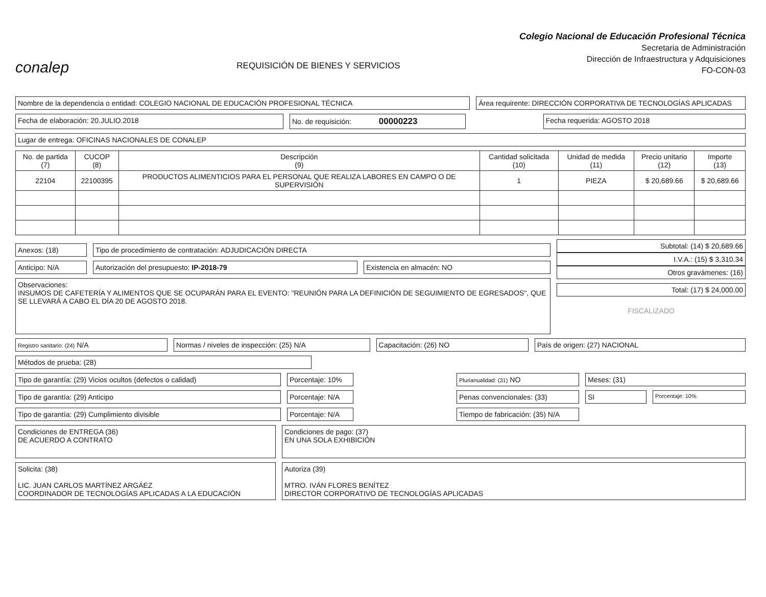conalep
REQUISICIÓN DE BIENES Y SERVICIOS
Colegio Nacional de Educación Profesional Técnica
Secretaria de Administración
Dirección de Infraestructura y Adquisiciones
FO-CON-03
Nombre de la dependencia o entidad: COLEGIO NACIONAL DE EDUCACIÓN PROFESIONAL TÉCNICA
Área requirente: DIRECCIÓN CORPORATIVA DE TECNOLOGÍAS APLICADAS
Fecha de elaboración: 20.JULIO.2018
No. de requisición: 00000223
Fecha requerida: AGOSTO 2018
Lugar de entrega: OFICINAS NACIONALES DE CONALEP
| No. de partida (7) | CUCOP (8) | Descripción (9) | Cantidad solicitada (10) | Unidad de medida (11) | Precio unitario (12) | Importe (13) |
| --- | --- | --- | --- | --- | --- | --- |
| 22104 | 22100395 | PRODUCTOS ALIMENTICIOS PARA EL PERSONAL QUE REALIZA LABORES EN CAMPO O DE SUPERVISIÓN | 1 | PIEZA | $ 20,689.66 | $ 20,689.66 |
Anexos: (18) Tipo de procedimiento de contratación: ADJUDICACIÓN DIRECTA
Anticipo: N/A Autorización del presupuesto: IP-2018-79
Existencia en almacén: NO
Observaciones:
INSUMOS DE CAFETERÍA Y ALIMENTOS QUE SE OCUPARÁN PARA EL EVENTO: "REUNIÓN PARA LA DEFINICIÓN DE SEGUIMIENTO DE EGRESADOS", QUE SE LLEVARÁ A CABO EL DÍA 20 DE AGOSTO 2018.
Subtotal: (14) $ 20,689.66
I.V.A.: (15) $ 3,310.34
Otros gravámenes: (16)
Total: (17) $ 24,000.00
FISCALIZADO
Registro sanitario: (24) N/A Normas / niveles de inspección: (25) N/A
Capacitación: (26) NO País de origen: (27) NACIONAL
Métodos de prueba: (28)
Tipo de garantía: (29) Vicios ocultos (defectos o calidad) Porcentaje: 10%
Plurianualidad: (31) NO Meses: (31)
Tipo de garantía: (29) Anticipo Porcentaje: N/A
Penas convencionales: (33) SI
Porcentaje: 10%
Tipo de garantía: (29) Cumplimiento divisible Porcentaje: N/A
Tiempo de fabricación: (35) N/A
Condiciones de ENTREGA (36)
DE ACUERDO A CONTRATO
Condiciones de pago: (37)
EN UNA SOLA EXHIBICIÓN
Solicita: (38)
LIC. JUAN CARLOS MARTÍNEZ ARGÁEZ
COORDINADOR DE TECNOLOGÍAS APLICADAS A LA EDUCACIÓN
Autoriza (39)
MTRO. IVÁN FLORES BENÍTEZ
DIRECTOR CORPORATIVO DE TECNOLOGÍAS APLICADAS